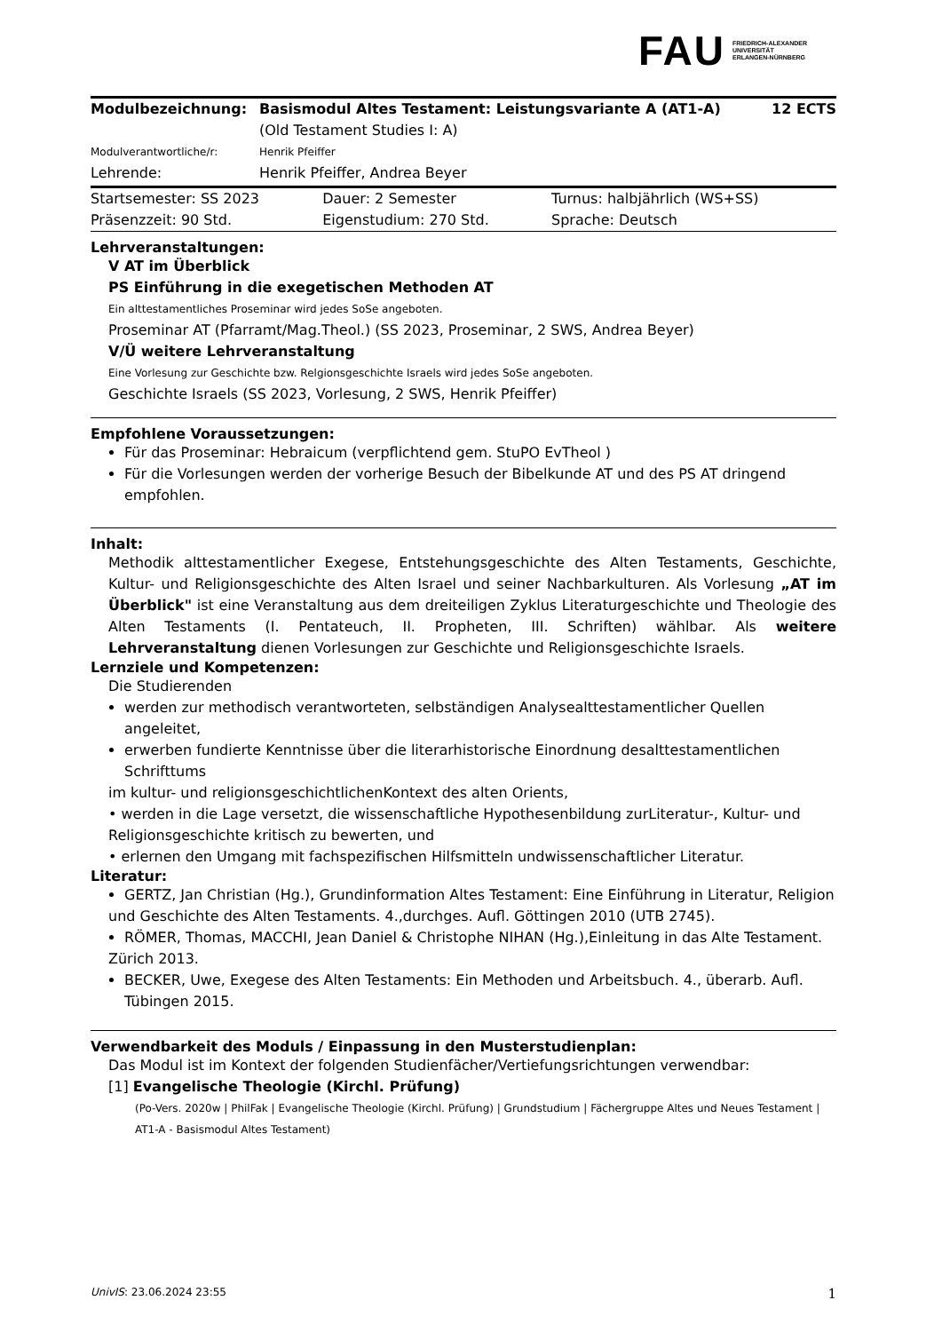FAU FRIEDRICH-ALEXANDER
UNIVERSITÄT
ERLANGEN-NÜRNBERG
| Modulbezeichnung: | Basismodul Altes Testament: Leistungsvariante A (AT1-A) (Old Testament Studies I: A) | 12 ECTS |
| Modulverantwortliche/r: | Henrik Pfeiffer | |
| Lehrende: | Henrik Pfeiffer, Andrea Beyer | |
| Startsemester: SS 2023 | Dauer: 2 Semester | Turnus: halbjährlich (WS+SS) |
| Präsenzzeit: 90 Std. | Eigenstudium: 270 Std. | Sprache: Deutsch |
Lehrveranstaltungen:
V AT im Überblick
PS Einführung in die exegetischen Methoden AT
Ein alttestamentliches Proseminar wird jedes SoSe angeboten.
Proseminar AT (Pfarramt/Mag.Theol.) (SS 2023, Proseminar, 2 SWS, Andrea Beyer)
V/Ü weitere Lehrveranstaltung
Eine Vorlesung zur Geschichte bzw. Relgionsgeschichte Israels wird jedes SoSe angeboten.
Geschichte Israels (SS 2023, Vorlesung, 2 SWS, Henrik Pfeiffer)
Empfohlene Voraussetzungen:
Für das Proseminar: Hebraicum (verpflichtend gem. StuPO EvTheol )
Für die Vorlesungen werden der vorherige Besuch der Bibelkunde AT und des PS AT dringend empfohlen.
Inhalt:
Methodik alttestamentlicher Exegese, Entstehungsgeschichte des Alten Testaments, Geschichte, Kultur- und Religionsgeschichte des Alten Israel und seiner Nachbarkulturen. Als Vorlesung „AT im Überblick" ist eine Veranstaltung aus dem dreiteiligen Zyklus Literaturgeschichte und Theologie des Alten Testaments (I. Pentateuch, II. Propheten, III. Schriften) wählbar. Als weitere Lehrveranstaltung dienen Vorlesungen zur Geschichte und Religionsgeschichte Israels.
Lernziele und Kompetenzen:
Die Studierenden
werden zur methodisch verantworteten, selbständigen Analysealttestamentlicher Quellen angeleitet,
erwerben fundierte Kenntnisse über die literarhistorische Einordnung desalttestamentlichen Schrifttums
im kultur- und religionsgeschichtlichenKontext des alten Orients,
• werden in die Lage versetzt, die wissenschaftliche Hypothesenbildung zurLiteratur-, Kultur- und Religionsgeschichte kritisch zu bewerten, und
• erlernen den Umgang mit fachspezifischen Hilfsmitteln undwissenschaftlicher Literatur.
Literatur:
GERTZ, Jan Christian (Hg.), Grundinformation Altes Testament: Eine Einführung in Literatur, Religion
und Geschichte des Alten Testaments. 4.,durchges. Aufl. Göttingen 2010 (UTB 2745).
RÖMER, Thomas, MACCHI, Jean Daniel & Christophe NIHAN (Hg.),Einleitung in das Alte Testament.
Zürich 2013.
BECKER, Uwe, Exegese des Alten Testaments: Ein Methoden und Arbeitsbuch. 4., überarb. Aufl. Tübingen 2015.
Verwendbarkeit des Moduls / Einpassung in den Musterstudienplan:
Das Modul ist im Kontext der folgenden Studienfächer/Vertiefungsrichtungen verwendbar:
[1] Evangelische Theologie (Kirchl. Prüfung)
(Po-Vers. 2020w | PhilFak | Evangelische Theologie (Kirchl. Prüfung) | Grundstudium | Fächergruppe Altes und Neues Testament | AT1-A - Basismodul Altes Testament)
UnivIS: 23.06.2024 23:55 1